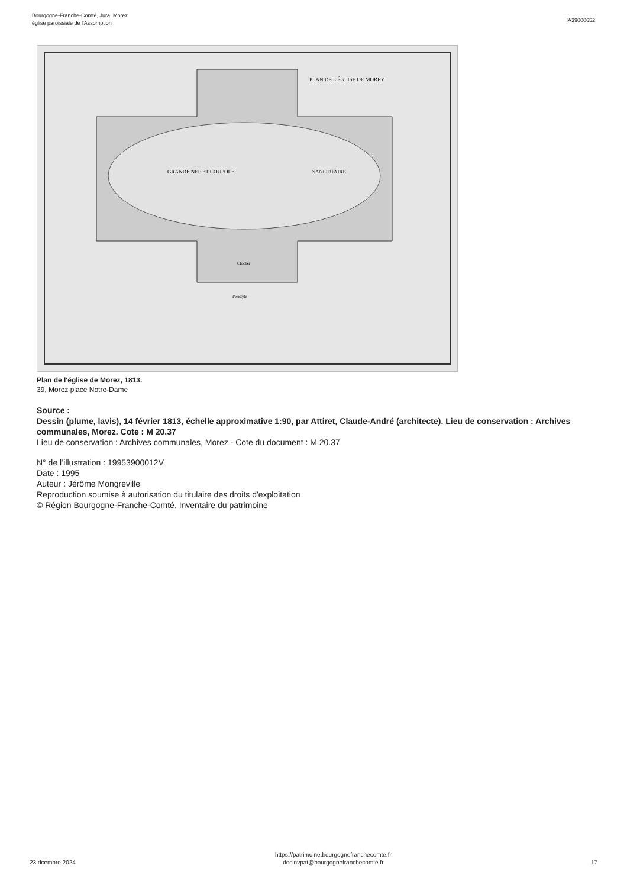Bourgogne-Franche-Comté, Jura, Morez
église paroissiale de l'Assomption
IA39000652
PLAN DE L'ÉGLISE DE MOREY
GRANDE NEF ET COUPOLE
SANCTUAIRE
Clocher
Peristyle
Plan de l'église de Morez, 1813.
39, Morez place Notre-Dame
Source :
Dessin (plume, lavis), 14 février 1813, échelle approximative 1:90, par Attiret, Claude-André (architecte). Lieu de conservation : Archives communales, Morez. Cote : M 20.37
Lieu de conservation : Archives communales, Morez - Cote du document : M 20.37
N° de l’illustration : 19953900012V
Date : 1995
Auteur : Jérôme Mongreville
Reproduction soumise à autorisation du titulaire des droits d'exploitation
© Région Bourgogne-Franche-Comté, Inventaire du patrimoine
23 dcembre 2024
https://patrimoine.bourgognefranchecomte.fr
docinvpat@bourgognefranchecomte.fr
17